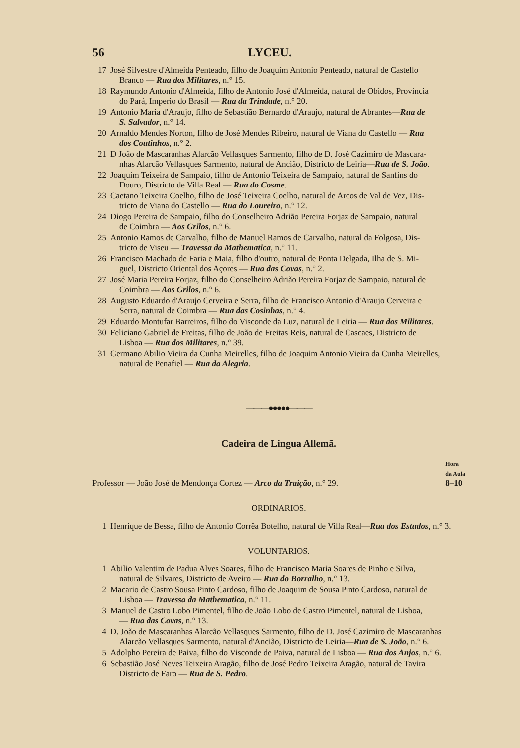56 LYCEU.
17 José Silvestre d'Almeida Penteado, filho de Joaquim Antonio Penteado, natural de Castello
Branco — Rua dos Militares, n.° 15.
18 Raymundo Antonio d'Almeida, filho de Antonio José d'Almeida, natural de Obidos, Provincia
do Pará, Imperio do Brasil — Rua da Trindade, n.° 20.
19 Antonio Maria d'Araujo, filho de Sebastião Bernardo d'Araujo, natural de Abrantes—Rua de
S. Salvador, n.° 14.
20 Arnaldo Mendes Norton, filho de José Mendes Ribeiro, natural de Viana do Castello — Rua
dos Coutinhos, n.° 2.
21 D João de Mascaranhas Alarcão Vellasques Sarmento, filho de D. José Cazimiro de Mascara-
nhas Alarcão Vellasques Sarmento, natural de Ancião, Districto de Leiria—Rua de S. João.
22 Joaquim Teixeira de Sampaio, filho de Antonio Teixeira de Sampaio, natural de Sanfins do
Douro, Districto de Villa Real — Rua do Cosme.
23 Caetano Teixeira Coelho, filho de José Teixeira Coelho, natural de Arcos de Val de Vez, Dis-
tricto de Viana do Castello — Rua do Loureiro, n.° 12.
24 Diogo Pereira de Sampaio, filho do Conselheiro Adrião Pereira Forjaz de Sampaio, natural
de Coimbra — Aos Grilos, n.° 6.
25 Antonio Ramos de Carvalho, filho de Manuel Ramos de Carvalho, natural da Folgosa, Dis-
tricto de Viseu — Travessa da Mathematica, n.° 11.
26 Francisco Machado de Faria e Maia, filho d'outro, natural de Ponta Delgada, Ilha de S. Mi-
guel, Districto Oriental dos Açores — Rua das Covas, n.° 2.
27 José Maria Pereira Forjaz, filho do Conselheiro Adrião Pereira Forjaz de Sampaio, natural de
Coimbra — Aos Grilos, n.° 6.
28 Augusto Eduardo d'Araujo Cerveira e Serra, filho de Francisco Antonio d'Araujo Cerveira e
Serra, natural de Coimbra — Rua das Cosinhas, n.° 4.
29 Eduardo Montufar Barreiros, filho do Visconde da Luz, natural de Leiria — Rua dos Militares.
30 Feliciano Gabriel de Freitas, filho de João de Freitas Reis, natural de Cascaes, Districto de
Lisboa — Rua dos Militares, n.° 39.
31 Germano Abilio Vieira da Cunha Meirelles, filho de Joaquim Antonio Vieira da Cunha Meirelles,
natural de Penafiel — Rua da Alegria.
———●●●●●———
Cadeira de Lingua Allemã.
Professor — João José de Mendonça Cortez — Arco da Traição, n.° 29. Hora
da Aula
8–10
ORDINARIOS.
1 Henrique de Bessa, filho de Antonio Corrêa Botelho, natural de Villa Real—Rua dos Estudos, n.° 3.
VOLUNTARIOS.
1 Abilio Valentim de Padua Alves Soares, filho de Francisco Maria Soares de Pinho e Silva,
natural de Silvares, Districto de Aveiro — Rua do Borralho, n.° 13.
2 Macario de Castro Sousa Pinto Cardoso, filho de Joaquim de Sousa Pinto Cardoso, natural de
Lisboa — Travessa da Mathematica, n.° 11.
3 Manuel de Castro Lobo Pimentel, filho de João Lobo de Castro Pimentel, natural de Lisboa,
— Rua das Covas, n.° 13.
4 D. João de Mascaranhas Alarcão Vellasques Sarmento, filho de D. José Cazimiro de Mascaranhas
Alarcão Vellasques Sarmento, natural d'Ancião, Districto de Leiria—Rua de S. João, n.° 6.
5 Adolpho Pereira de Paiva, filho do Visconde de Paiva, natural de Lisboa — Rua dos Anjos, n.° 6.
6 Sebastião José Neves Teixeira Aragão, filho de José Pedro Teixeira Aragão, natural de Tavira
Districto de Faro — Rua de S. Pedro.